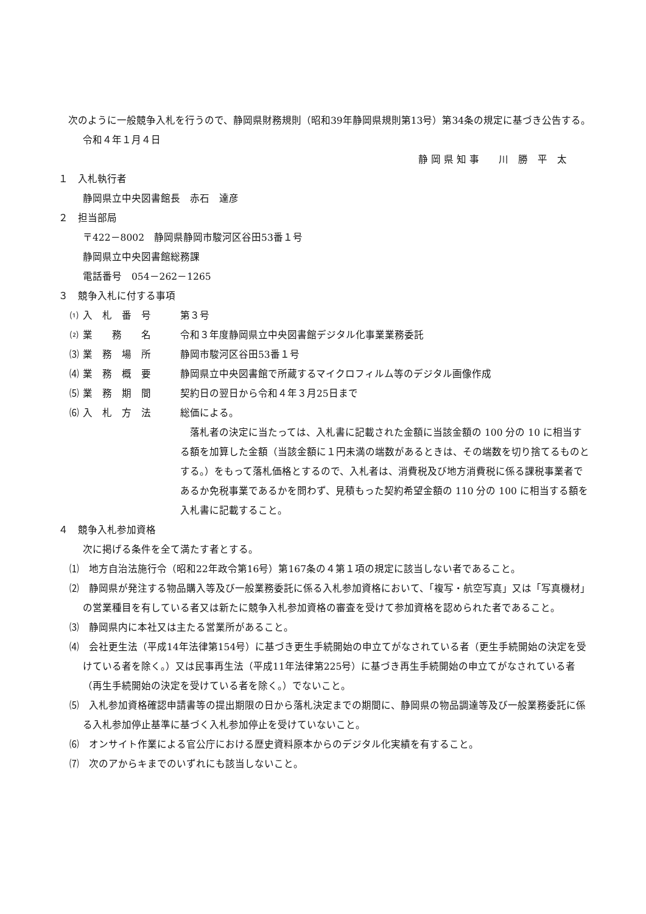次のように一般競争入札を行うので、静岡県財務規則（昭和39年静岡県規則第13号）第34条の規定に基づき公告する。
令和４年１月４日
静 岡 県 知 事　　川　勝　平　太
１　入札執行者
静岡県立中央図書館長　赤石　達彦
２　担当部局
〒422－8002　静岡県静岡市駿河区谷田53番１号
静岡県立中央図書館総務課
電話番号　054－262－1265
３　競争入札に付する事項
⑴ 入　札　番　号 第３号
⑵ 業　　務　　名 令和３年度静岡県立中央図書館デジタル化事業業務委託
⑶ 業　務　場　所 静岡市駿河区谷田53番１号
⑷ 業　務　概　要 静岡県立中央図書館で所蔵するマイクロフィルム等のデジタル画像作成
⑸ 業　務　期　間 契約日の翌日から令和４年３月25日まで
⑹ 入　札　方　法 総価による。
　落札者の決定に当たっては、入札書に記載された金額に当該金額の 100 分の 10 に相当する額を加算した金額（当該金額に１円未満の端数があるときは、その端数を切り捨てるものとする。）をもって落札価格とするので、入札者は、消費税及び地方消費税に係る課税事業者であるか免税事業であるかを問わず、見積もった契約希望金額の 110 分の 100 に相当する額を入札書に記載すること。
４　競争入札参加資格
次に掲げる条件を全て満たす者とする。
⑴　地方自治法施行令（昭和22年政令第16号）第167条の４第１項の規定に該当しない者であること。
⑵　静岡県が発注する物品購入等及び一般業務委託に係る入札参加資格において、「複写・航空写真」又は「写真機材」の営業種目を有している者又は新たに競争入札参加資格の審査を受けて参加資格を認められた者であること。
⑶　静岡県内に本社又は主たる営業所があること。
⑷　会社更生法（平成14年法律第154号）に基づき更生手続開始の申立てがなされている者（更生手続開始の決定を受けている者を除く。）又は民事再生法（平成11年法律第225号）に基づき再生手続開始の申立てがなされている者（再生手続開始の決定を受けている者を除く。）でないこと。
⑸　入札参加資格確認申請書等の提出期限の日から落札決定までの期間に、静岡県の物品調達等及び一般業務委託に係る入札参加停止基準に基づく入札参加停止を受けていないこと。
⑹　オンサイト作業による官公庁における歴史資料原本からのデジタル化実績を有すること。
⑺　次のアからキまでのいずれにも該当しないこと。